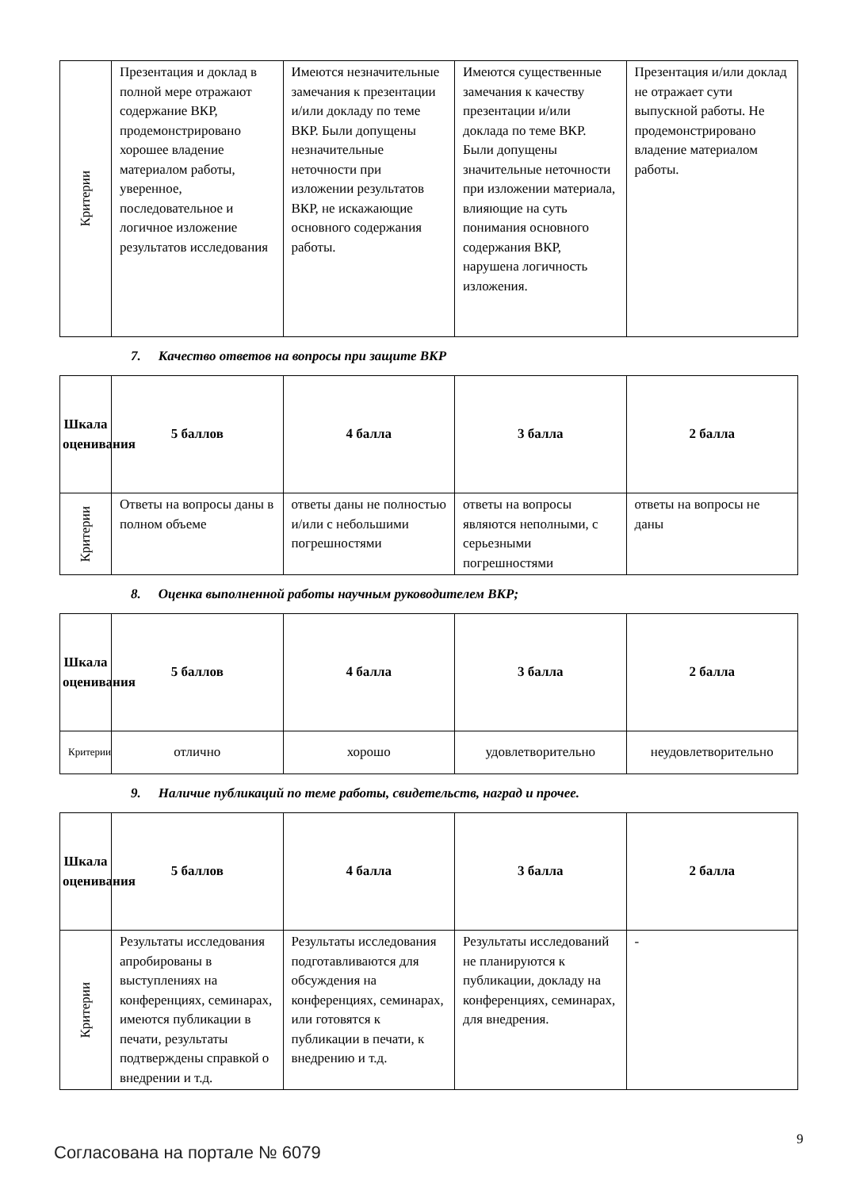| Критерии | Презентация и доклад в полной мере отражают содержание ВКР, продемонстрировано хорошее владение материалом работы, уверенное, последовательное и логичное изложение результатов исследования | Имеются незначительные замечания к презентации и/или докладу по теме ВКР. Были допущены незначительные неточности при изложении результатов ВКР, не искажающие основного содержания работы. | Имеются существенные замечания к качеству презентации и/или доклада по теме ВКР. Были допущены значительные неточности при изложении материала, влияющие на суть понимания основного содержания ВКР, нарушена логичность изложения. | Презентация и/или доклад не отражает сути выпускной работы. Не продемонстрировано владение материалом работы. |
7. Качество ответов на вопросы при защите ВКР
| Шкала оценивания | 5 баллов | 4 балла | 3 балла | 2 балла |
| --- | --- | --- | --- | --- |
| Критерии | Ответы на вопросы даны в полном объеме | ответы даны не полностью и/или с небольшими погрешностями | ответы на вопросы являются неполными, с серьезными погрешностями | ответы на вопросы не даны |
8. Оценка выполненной работы научным руководителем ВКР;
| Шкала оценивания | 5 баллов | 4 балла | 3 балла | 2 балла |
| --- | --- | --- | --- | --- |
| Критерии | отлично | хорошо | удовлетворительно | неудовлетворительно |
9. Наличие публикаций по теме работы, свидетельств, наград и прочее.
| Шкала оценивания | 5 баллов | 4 балла | 3 балла | 2 балла |
| --- | --- | --- | --- | --- |
| Критерии | Результаты исследования апробированы в выступлениях на конференциях, семинарах, имеются публикации в печати, результаты подтверждены справкой о внедрении и т.д. | Результаты исследования подготавливаются для обсуждения на конференциях, семинарах, или готовятся к публикации в печати, к внедрению и т.д. | Результаты исследований не планируются к публикации, докладу на конференциях, семинарах, для внедрения. | - |
9
Согласована на портале № 6079